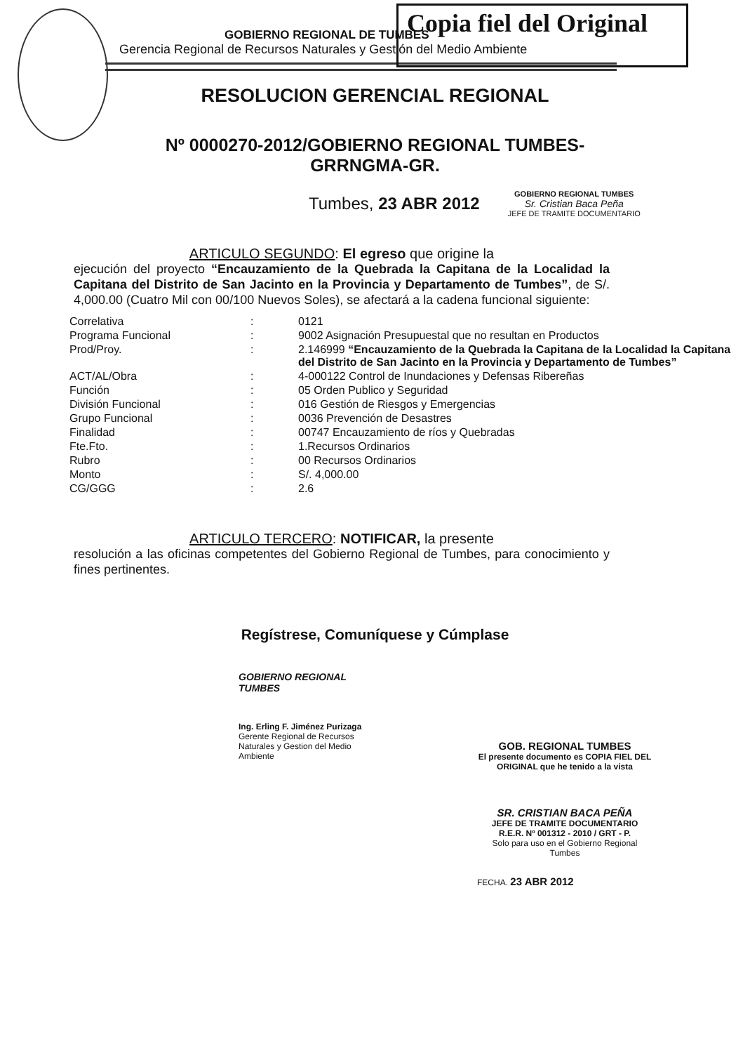Copia fiel del Original
GOBIERNO REGIONAL DE TUMBES
Gerencia Regional de Recursos Naturales y Gestión del Medio Ambiente
RESOLUCION GERENCIAL REGIONAL
Nº 0000270-2012/GOBIERNO REGIONAL TUMBES-
GRRNGMA-GR.
Tumbes, 23 ABR 2012
GOBIERNO REGIONAL TUMBES
Sr. Cristian Baca Peña
JEFE DE TRAMITE DOCUMENTARIO
ARTICULO SEGUNDO: El egreso que origine la
ejecución del proyecto “Encauzamiento de la Quebrada la Capitana de la Localidad la Capitana del Distrito de San Jacinto en la Provincia y Departamento de Tumbes”, de S/. 4,000.00 (Cuatro Mil con 00/100 Nuevos Soles), se afectará a la cadena funcional siguiente:
| Correlativa | : | 0121 |
| Programa Funcional | : | 9002 Asignación Presupuestal que no resultan en Productos |
| Prod/Proy. | : | 2.146999 “Encauzamiento de la Quebrada la Capitana de la Localidad la Capitana del Distrito de San Jacinto en la Provincia y Departamento de Tumbes” |
| ACT/AL/Obra | : | 4-000122 Control de Inundaciones y Defensas Ribereñas |
| Función | : | 05 Orden Publico y Seguridad |
| División Funcional | : | 016 Gestión de Riesgos y Emergencias |
| Grupo Funcional | : | 0036 Prevención de Desastres |
| Finalidad | : | 00747 Encauzamiento de ríos y Quebradas |
| Fte.Fto. | : | 1.Recursos Ordinarios |
| Rubro | : | 00 Recursos Ordinarios |
| Monto | : | S/. 4,000.00 |
| CG/GGG | : | 2.6 |
ARTICULO TERCERO: NOTIFICAR, la presente
resolución a las oficinas competentes del Gobierno Regional de Tumbes, para conocimiento y fines pertinentes.
Regístrese, Comuníquese y Cúmplase
GOBIERNO REGIONAL TUMBES
Ing. Erling F. Jiménez Purizaga
Gerente Regional de Recursos Naturales y Gestion del Medio Ambiente
GOB. REGIONAL TUMBES
El presente documento es COPIA FIEL DEL ORIGINAL que he tenido a la vista
SR. CRISTIAN BACA PEÑA
JEFE DE TRAMITE DOCUMENTARIO
R.E.R. Nº 001312 - 2010 / GRT - P.
Solo para uso en el Gobierno Regional Tumbes
FECHA. 23 ABR 2012